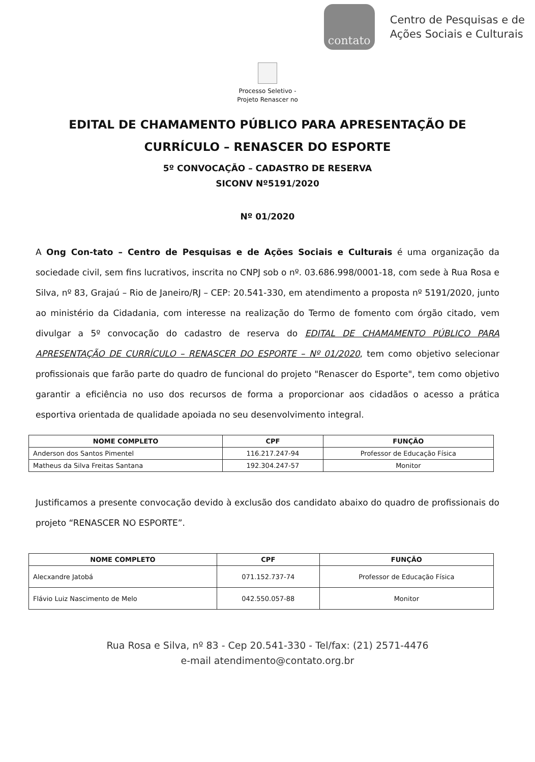contato
Centro de Pesquisas e de
Ações Sociais e Culturais
Processo Seletivo -
Projeto Renascer no
EDITAL DE CHAMAMENTO PÚBLICO PARA APRESENTAÇÃO DE
CURRÍCULO – RENASCER DO ESPORTE
5º CONVOCAÇÃO – CADASTRO DE RESERVA
SICONV Nº5191/2020
Nº 01/2020
A Ong Con-tato – Centro de Pesquisas e de Ações Sociais e Culturais é uma organização da sociedade civil, sem fins lucrativos, inscrita no CNPJ sob o nº. 03.686.998/0001-18, com sede à Rua Rosa e Silva, nº 83, Grajaú – Rio de Janeiro/RJ – CEP: 20.541-330, em atendimento a proposta nº 5191/2020, junto ao ministério da Cidadania, com interesse na realização do Termo de fomento com órgão citado, vem divulgar a 5º convocação do cadastro de reserva do EDITAL DE CHAMAMENTO PÚBLICO PARA APRESENTAÇÃO DE CURRÍCULO – RENASCER DO ESPORTE – Nº 01/2020, tem como objetivo selecionar profissionais que farão parte do quadro de funcional do projeto "Renascer do Esporte", tem como objetivo garantir a eficiência no uso dos recursos de forma a proporcionar aos cidadãos o acesso a prática esportiva orientada de qualidade apoiada no seu desenvolvimento integral.
| NOME COMPLETO | CPF | FUNÇÃO |
| --- | --- | --- |
| Anderson dos Santos Pimentel | 116.217.247-94 | Professor de Educação Física |
| Matheus da Silva Freitas Santana | 192.304.247-57 | Monitor |
Justificamos a presente convocação devido à exclusão dos candidato abaixo do quadro de profissionais do projeto “RENASCER NO ESPORTE”.
| NOME COMPLETO | CPF | FUNÇÃO |
| --- | --- | --- |
| Alecxandre Jatobá | 071.152.737-74 | Professor de Educação Física |
| Flávio Luiz Nascimento de Melo | 042.550.057-88 | Monitor |
Rua Rosa e Silva, nº 83 - Cep 20.541-330 - Tel/fax: (21) 2571-4476
e-mail atendimento@contato.org.br